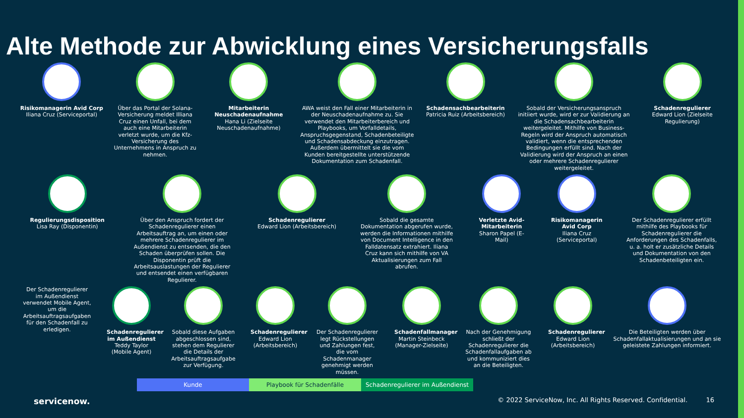Alte Methode zur Abwicklung eines Versicherungsfalls
Risikomanagerin Avid Corp
Iliana Cruz (Serviceportal)
Über das Portal der Solana-Versicherung meldet Illiana Cruz einen Unfall, bei dem auch eine Mitarbeiterin verletzt wurde, um die Kfz-Versicherung des Unternehmens in Anspruch zu nehmen.
Mitarbeiterin Neuschadenaufnahme
Hana Li (Zielseite Neuschadenaufnahme)
AWA weist den Fall einer Mitarbeiterin in der Neuschadenaufnahme zu. Sie verwendet den Mitarbeiterbereich und Playbooks, um Vorfalldetails, Anspruchsgegenstand, Schadenbeteiligte und Schadensabdeckung einzutragen. Außerdem übermittelt sie die vom Kunden bereitgestellte unterstützende Dokumentation zum Schadenfall.
Schadensachbearbeiterin
Patricia Ruiz (Arbeitsbereich)
Sobald der Versicherungsanspruch initiiert wurde, wird er zur Validierung an die Schadensachbearbeiterin weitergeleitet. Mithilfe von Business-Regeln wird der Anspruch automatisch validiert, wenn die entsprechenden Bedingungen erfüllt sind. Nach der Validierung wird der Anspruch an einen oder mehrere Schadenregulierer weitergeleitet.
Schadenregulierer
Edward Lion (Zielseite Regulierung)
Regulierungsdisposition
Lisa Ray (Disponentin)
Über den Anspruch fordert der Schadenregulierer einen Arbeitsauftrag an, um einen oder mehrere Schadenregulierer im Außendienst zu entsenden, die den Schaden überprüfen sollen. Die Disponentin prüft die Arbeitsauslastungen der Regulierer und entsendet einen verfügbaren Regulierer.
Schadenregulierer
Edward Lion (Arbeitsbereich)
Sobald die gesamte Dokumentation abgerufen wurde, werden die Informationen mithilfe von Document Intelligence in den Falldatensatz extrahiert. Iliana Cruz kann sich mithilfe von VA Aktualisierungen zum Fall abrufen.
Verletzte Avid-Mitarbeiterin
Sharon Papel (E-Mail)
Risikomanagerin Avid Corp
Iliana Cruz (Serviceportal)
Der Schadenregulierer erfüllt mithilfe des Playbooks für Schadenregulierer die Anforderungen des Schadenfalls, u. a. holt er zusätzliche Details und Dokumentation von den Schadenbeteiligten ein.
Der Schadenregulierer im Außendienst verwendet Mobile Agent, um die Arbeitsauftragsaufgaben für den Schadenfall zu erledigen.
Schadenregulierer im Außendienst
Teddy Taylor (Mobile Agent)
Sobald diese Aufgaben abgeschlossen sind, stehen dem Regulierer die Details der Arbeitsauftragsaufgabe zur Verfügung.
Schadenregulierer
Edward Lion (Arbeitsbereich)
Der Schadenregulierer legt Rückstellungen und Zahlungen fest, die vom Schadenmanager genehmigt werden müssen.
Schadenfallmanager
Martin Steinbeck (Manager-Zielseite)
Nach der Genehmigung schließt der Schadenregulierer die Schadenfallaufgaben ab und kommuniziert dies an die Beteiligten.
Schadenregulierer
Edward Lion (Arbeitsbereich)
Die Beteiligten werden über Schadenfallaktualisierungen und an sie geleistete Zahlungen informiert.
Kunde Playbook für Schadenfälle Schadenregulierer im Außendienst
servicenow. © 2022 ServiceNow, Inc. All Rights Reserved. Confidential. 16